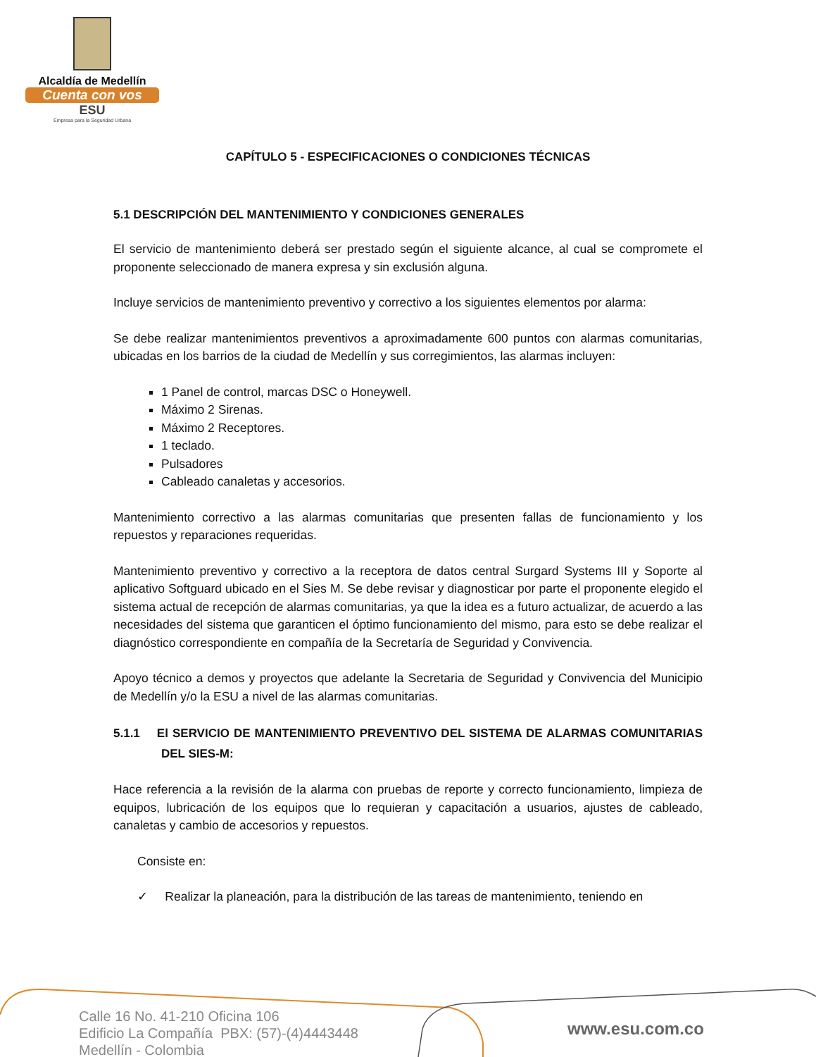Alcaldía de Medellín
Cuenta con vos
ESU
Empresa para la Seguridad Urbana
CAPÍTULO 5 - ESPECIFICACIONES O CONDICIONES TÉCNICAS
5.1 DESCRIPCIÓN DEL MANTENIMIENTO Y CONDICIONES GENERALES
El servicio de mantenimiento deberá ser prestado según el siguiente alcance, al cual se compromete el proponente seleccionado de manera expresa y sin exclusión alguna.
Incluye servicios de mantenimiento preventivo y correctivo a los siguientes elementos por alarma:
Se debe realizar mantenimientos preventivos a aproximadamente 600 puntos con alarmas comunitarias, ubicadas en los barrios de la ciudad de Medellín y sus corregimientos, las alarmas incluyen:
1 Panel de control, marcas DSC o Honeywell.
Máximo 2 Sirenas.
Máximo 2 Receptores.
1 teclado.
Pulsadores
Cableado canaletas y accesorios.
Mantenimiento correctivo a las alarmas comunitarias que presenten fallas de funcionamiento y los repuestos y reparaciones requeridas.
Mantenimiento preventivo y correctivo a la receptora de datos central Surgard Systems III y Soporte al aplicativo Softguard ubicado en el Sies M. Se debe revisar y diagnosticar por parte el proponente elegido el sistema actual de recepción de alarmas comunitarias, ya que la idea es a futuro actualizar, de acuerdo a las necesidades del sistema que garanticen el óptimo funcionamiento del mismo, para esto se debe realizar el diagnóstico correspondiente en compañía de la Secretaría de Seguridad y Convivencia.
Apoyo técnico a demos y proyectos que adelante la Secretaria de Seguridad y Convivencia del Municipio de Medellín y/o la ESU a nivel de las alarmas comunitarias.
5.1.1 El SERVICIO DE MANTENIMIENTO PREVENTIVO DEL SISTEMA DE ALARMAS COMUNITARIAS DEL SIES-M:
Hace referencia a la revisión de la alarma con pruebas de reporte y correcto funcionamiento, limpieza de equipos, lubricación de los equipos que lo requieran y capacitación a usuarios, ajustes de cableado, canaletas y cambio de accesorios y repuestos.
Consiste en:
✓ Realizar la planeación, para la distribución de las tareas de mantenimiento, teniendo en
Calle 16 No. 41-210 Oficina 106
Edificio La Compañía PBX: (57)-(4)4443448
Medellín - Colombia
www.esu.com.co